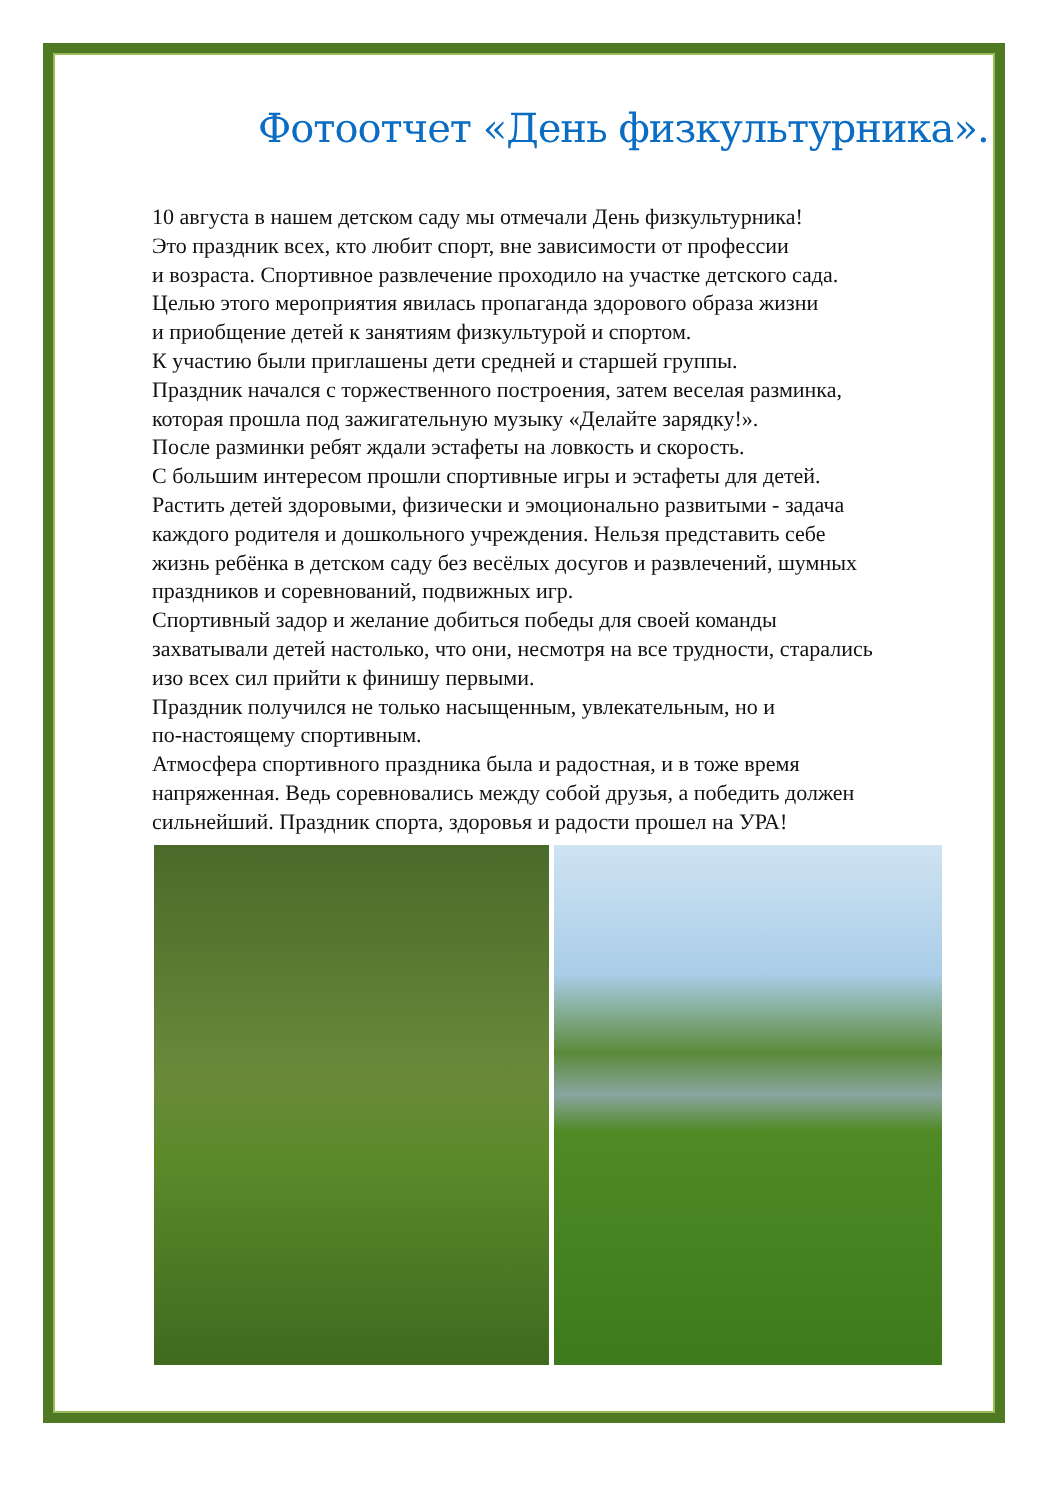Фотоотчет «День физкультурника».
10 августа в нашем детском саду мы отмечали День физкультурника!
Это праздник всех, кто любит спорт, вне зависимости от профессии
и возраста. Спортивное развлечение проходило на участке детского сада.
Целью этого мероприятия явилась пропаганда здорового образа жизни
и приобщение детей к занятиям физкультурой и спортом.
К участию были приглашены дети средней и старшей группы.
Праздник начался с торжественного построения, затем веселая разминка,
которая прошла под зажигательную музыку «Делайте зарядку!».
После разминки ребят ждали эстафеты на ловкость и скорость.
С большим интересом прошли спортивные игры и эстафеты для детей.
Растить детей здоровыми, физически и эмоционально развитыми - задача
каждого родителя и дошкольного учреждения. Нельзя представить себе
жизнь ребёнка в детском саду без весёлых досугов и развлечений, шумных
праздников и соревнований, подвижных игр.
Спортивный задор и желание добиться победы для своей команды
захватывали детей настолько, что они, несмотря на все трудности, старались
изо всех сил прийти к финишу первыми.
Праздник получился не только насыщенным, увлекательным, но и
по-настоящему спортивным.
Атмосфера спортивного праздника была и радостная, и в тоже время
напряженная. Ведь соревновались между собой друзья, а победить должен
сильнейший. Праздник спорта, здоровья и радости прошел на УРА!